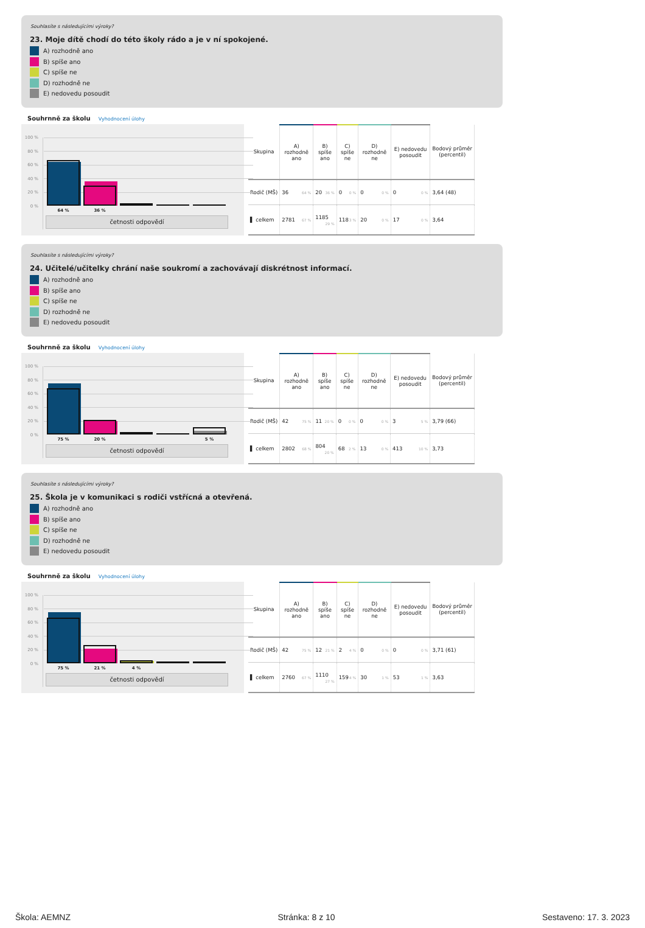Souhlasíte s následujícími výroky?
23. Moje dítě chodí do této školy rádo a je v ní spokojené.
A) rozhodně ano
B) spíše ano
C) spíše ne
D) rozhodně ne
E) nedovedu posoudit
Souhrnně za školu Vyhodnocení úlohy
100 %
80 %
60 %
40 %
20 %
0 %
64 % 36 %
četnosti odpovědí
| Skupina | A) rozhodně ano | B) spíše ano | C) spíše ne | D) rozhodně ne | E) nedovedu posoudit | Bodový průměr (percentil) |
| --- | --- | --- | --- | --- | --- | --- |
| Rodič (MŠ) | 36 64 % | 20 36 % | 0 0 % | 0 0 % | 0 0 % | 3,64 (48) |
| ▌ celkem | 2781 67 % | 1185 29 % | 118 3 % | 20 0 % | 17 0 % | 3,64 |
Souhlasíte s následujícími výroky?
24. Učitelé/učitelky chrání naše soukromí a zachovávají diskrétnost informací.
A) rozhodně ano
B) spíše ano
C) spíše ne
D) rozhodně ne
E) nedovedu posoudit
Souhrnně za školu Vyhodnocení úlohy
100 %
80 %
60 %
40 %
20 %
0 %
75 % 20 % 5 %
četnosti odpovědí
| Skupina | A) rozhodně ano | B) spíše ano | C) spíše ne | D) rozhodně ne | E) nedovedu posoudit | Bodový průměr (percentil) |
| --- | --- | --- | --- | --- | --- | --- |
| Rodič (MŠ) | 42 75 % | 11 20 % | 0 0 % | 0 0 % | 3 5 % | 3,79 (66) |
| ▌ celkem | 2802 68 % | 804 20 % | 68 2 % | 13 0 % | 413 10 % | 3,73 |
Souhlasíte s následujícími výroky?
25. Škola je v komunikaci s rodiči vstřícná a otevřená.
A) rozhodně ano
B) spíše ano
C) spíše ne
D) rozhodně ne
E) nedovedu posoudit
Souhrnně za školu Vyhodnocení úlohy
100 %
80 %
60 %
40 %
20 %
0 %
75 % 21 % 4 %
četnosti odpovědí
| Skupina | A) rozhodně ano | B) spíše ano | C) spíše ne | D) rozhodně ne | E) nedovedu posoudit | Bodový průměr (percentil) |
| --- | --- | --- | --- | --- | --- | --- |
| Rodič (MŠ) | 42 75 % | 12 21 % | 2 4 % | 0 0 % | 0 0 % | 3,71 (61) |
| ▌ celkem | 2760 67 % | 1110 27 % | 159 4 % | 30 1 % | 53 1 % | 3,63 |
Škola: AEMNZ Stránka: 8 z 10 Sestaveno: 17. 3. 2023